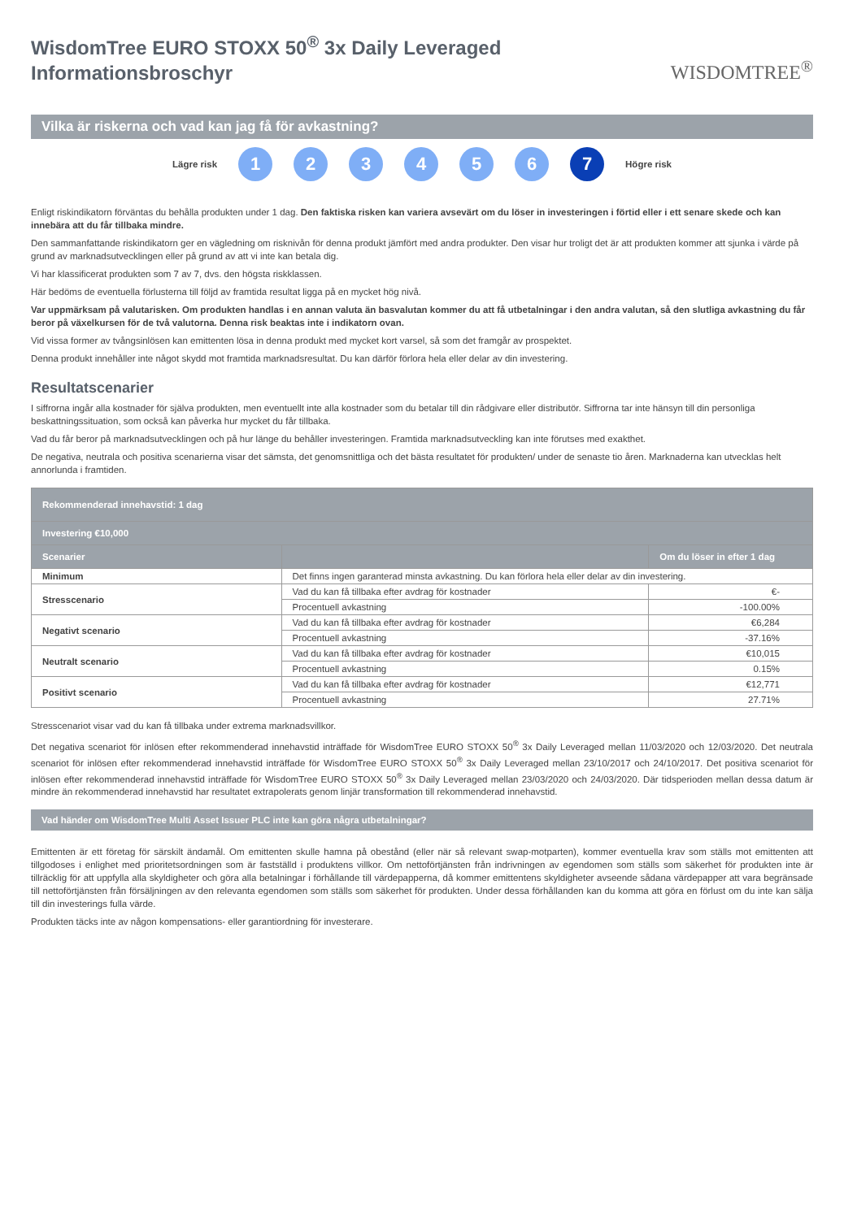WisdomTree EURO STOXX 50<sup>®</sup> 3x Daily Leveraged
Informationsbroschyr
WISDOMTREE<sup>®</sup>
Vilka är riskerna och vad kan jag få för avkastning?
Lägre risk 123456 7 Högre risk
Enligt riskindikatorn förväntas du behålla produkten under 1 dag. Den faktiska risken kan variera avsevärt om du löser in investeringen i förtid eller i ett senare skede och kan innebära att du får tillbaka mindre.
Den sammanfattande riskindikatorn ger en vägledning om risknivån för denna produkt jämfört med andra produkter. Den visar hur troligt det är att produkten kommer att sjunka i värde på grund av marknadsutvecklingen eller på grund av att vi inte kan betala dig.
Vi har klassificerat produkten som 7 av 7, dvs. den högsta riskklassen.
Här bedöms de eventuella förlusterna till följd av framtida resultat ligga på en mycket hög nivå.
Var uppmärksam på valutarisken. Om produkten handlas i en annan valuta än basvalutan kommer du att få utbetalningar i den andra valutan, så den slutliga avkastning du får beror på växelkursen för de två valutorna. Denna risk beaktas inte i indikatorn ovan.
Vid vissa former av tvångsinlösen kan emittenten lösa in denna produkt med mycket kort varsel, så som det framgår av prospektet.
Denna produkt innehåller inte något skydd mot framtida marknadsresultat. Du kan därför förlora hela eller delar av din investering.
Resultatscenarier
I siffrorna ingår alla kostnader för själva produkten, men eventuellt inte alla kostnader som du betalar till din rådgivare eller distributör. Siffrorna tar inte hänsyn till din personliga beskattningssituation, som också kan påverka hur mycket du får tillbaka.
Vad du får beror på marknadsutvecklingen och på hur länge du behåller investeringen. Framtida marknadsutveckling kan inte förutses med exakthet.
De negativa, neutrala och positiva scenarierna visar det sämsta, det genomsnittliga och det bästa resultatet för produkten/ under de senaste tio åren. Marknaderna kan utvecklas helt annorlunda i framtiden.
| Rekommenderad innehavstid: 1 dag | | |
| --- | --- | --- |
| Investering €10,000 | | |
| Scenarier | | Om du löser in efter 1 dag |
| Minimum | Det finns ingen garanterad minsta avkastning. Du kan förlora hela eller delar av din investering. | |
| Stresscenario | Vad du kan få tillbaka efter avdrag för kostnader | €- |
| | Procentuell avkastning | -100.00% |
| Negativt scenario | Vad du kan få tillbaka efter avdrag för kostnader | €6,284 |
| | Procentuell avkastning | -37.16% |
| Neutralt scenario | Vad du kan få tillbaka efter avdrag för kostnader | €10,015 |
| | Procentuell avkastning | 0.15% |
| Positivt scenario | Vad du kan få tillbaka efter avdrag för kostnader | €12,771 |
| | Procentuell avkastning | 27.71% |
Stresscenariot visar vad du kan få tillbaka under extrema marknadsvillkor.
Det negativa scenariot för inlösen efter rekommenderad innehavstid inträffade för WisdomTree EURO STOXX 50<sup>®</sup> 3x Daily Leveraged mellan 11/03/2020 och 12/03/2020. Det neutrala scenariot för inlösen efter rekommenderad innehavstid inträffade för WisdomTree EURO STOXX 50<sup>®</sup> 3x Daily Leveraged mellan 23/10/2017 och 24/10/2017. Det positiva scenariot för inlösen efter rekommenderad innehavstid inträffade för WisdomTree EURO STOXX 50<sup>®</sup> 3x Daily Leveraged mellan 23/03/2020 och 24/03/2020. Där tidsperioden mellan dessa datum är mindre än rekommenderad innehavstid har resultatet extrapolerats genom linjär transformation till rekommenderad innehavstid.
Vad händer om WisdomTree Multi Asset Issuer PLC inte kan göra några utbetalningar?
Emittenten är ett företag för särskilt ändamål. Om emittenten skulle hamna på obestånd (eller när så relevant swap-motparten), kommer eventuella krav som ställs mot emittenten att tillgodoses i enlighet med prioritetsordningen som är fastställd i produktens villkor. Om nettoförtjänsten från indrivningen av egendomen som ställs som säkerhet för produkten inte är tillräcklig för att uppfylla alla skyldigheter och göra alla betalningar i förhållande till värdepapperna, då kommer emittentens skyldigheter avseende sådana värdepapper att vara begränsade till nettoförtjänsten från försäljningen av den relevanta egendomen som ställs som säkerhet för produkten. Under dessa förhållanden kan du komma att göra en förlust om du inte kan sälja till din investerings fulla värde.
Produkten täcks inte av någon kompensations- eller garantiordning för investerare.